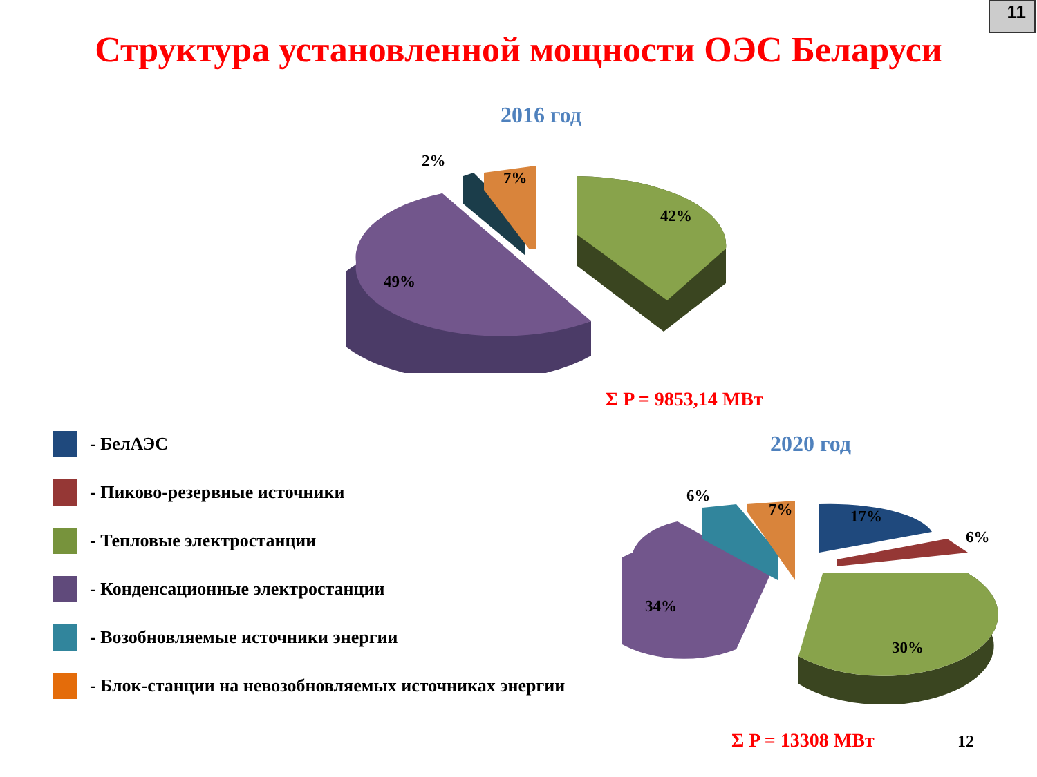11
Структура установленной мощности ОЭС Беларуси
2016 год
2%
7%
42%
49%
Σ P = 9853,14 МВт
- БелАЭС
- Пиково-резервные источники
- Тепловые электростанции
- Конденсационные электростанции
- Возобновляемые источники энергии
- Блок-станции на невозобновляемых источниках энергии
2020 год
6%
7%
17%
6%
34%
30%
Σ P = 13308 МВт 12